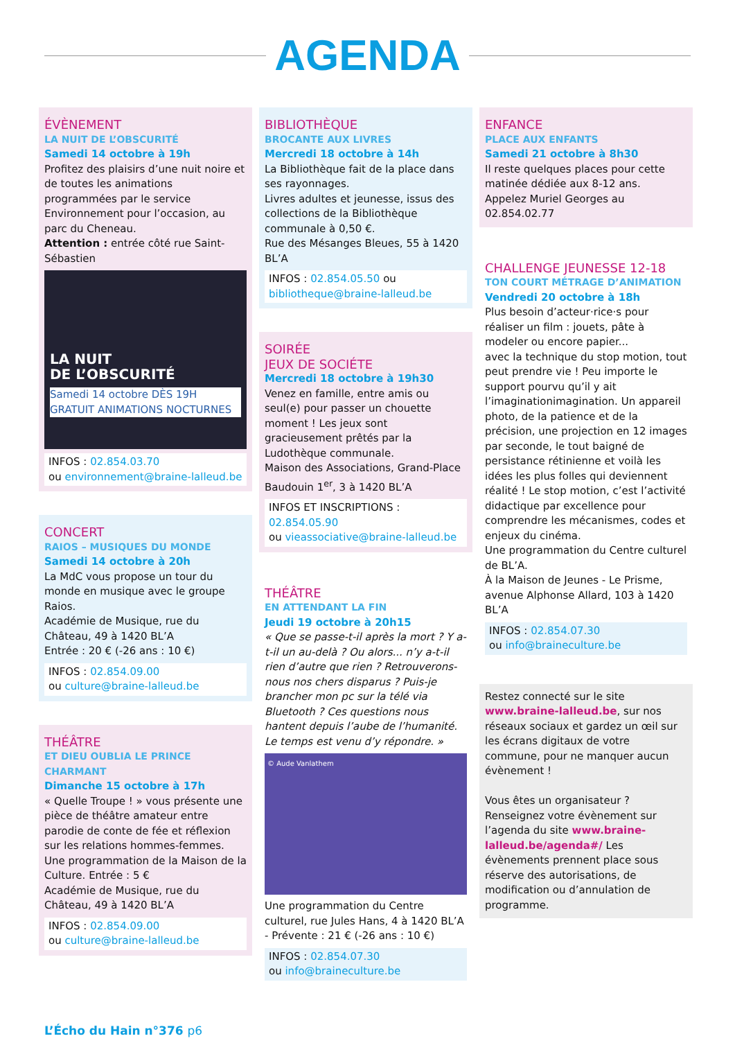AGENDA
ÉVÈNEMENT
LA NUIT DE L’OBSCURITÉ
Samedi 14 octobre à 19h
Profitez des plaisirs d’une nuit noire et de toutes les animations programmées par le service Environnement pour l’occasion, au parc du Cheneau.
Attention : entrée côté rue Saint-Sébastien
LA NUIT
DE L’OBSCURITÉ
Samedi 14 octobre DÈS 19H GRATUIT ANIMATIONS NOCTURNES
INFOS : 02.854.03.70
ou environnement@braine-lalleud.be
CONCERT
RAIOS – MUSIQUES DU MONDE
Samedi 14 octobre à 20h
La MdC vous propose un tour du monde en musique avec le groupe Raios.
Académie de Musique, rue du Château, 49 à 1420 BL’A
Entrée : 20 € (-26 ans : 10 €)
INFOS : 02.854.09.00
ou culture@braine-lalleud.be
THÉÂTRE
ET DIEU OUBLIA LE PRINCE CHARMANT
Dimanche 15 octobre à 17h
« Quelle Troupe ! » vous présente une pièce de théâtre amateur entre parodie de conte de fée et réflexion sur les relations hommes-femmes.
Une programmation de la Maison de la Culture. Entrée : 5 €
Académie de Musique, rue du Château, 49 à 1420 BL’A
INFOS : 02.854.09.00
ou culture@braine-lalleud.be
BIBLIOTHÈQUE
BROCANTE AUX LIVRES
Mercredi 18 octobre à 14h
La Bibliothèque fait de la place dans ses rayonnages.
Livres adultes et jeunesse, issus des collections de la Bibliothèque communale à 0,50 €.
Rue des Mésanges Bleues, 55 à 1420 BL’A
INFOS : 02.854.05.50 ou bibliotheque@braine-lalleud.be
SOIRÉE
JEUX DE SOCIÉTE
Mercredi 18 octobre à 19h30
Venez en famille, entre amis ou seul(e) pour passer un chouette moment ! Les jeux sont gracieusement prêtés par la Ludothèque communale.
Maison des Associations, Grand-Place Baudouin 1<sup>er</sup>, 3 à 1420 BL’A
INFOS ET INSCRIPTIONS :
02.854.05.90
ou vieassociative@braine-lalleud.be
THÉÂTRE
EN ATTENDANT LA FIN
Jeudi 19 octobre à 20h15
« Que se passe-t-il après la mort ? Y a-t-il un au-delà ? Ou alors... n’y a-t-il rien d’autre que rien ? Retrouverons-nous nos chers disparus ? Puis-je brancher mon pc sur la télé via Bluetooth ? Ces questions nous hantent depuis l’aube de l’humanité.
Le temps est venu d’y répondre. »
© Aude Vanlathem
Une programmation du Centre culturel, rue Jules Hans, 4 à 1420 BL’A - Prévente : 21 € (-26 ans : 10 €)
INFOS : 02.854.07.30
ou info@braineculture.be
ENFANCE
PLACE AUX ENFANTS
Samedi 21 octobre à 8h30
Il reste quelques places pour cette matinée dédiée aux 8-12 ans.
Appelez Muriel Georges au 02.854.02.77
CHALLENGE JEUNESSE 12-18
TON COURT MÉTRAGE D’ANIMATION
Vendredi 20 octobre à 18h
Plus besoin d’acteur·rice·s pour réaliser un film : jouets, pâte à modeler ou encore papier...
avec la technique du stop motion, tout peut prendre vie ! Peu importe le support pourvu qu’il y ait l’imaginationimagination. Un appareil photo, de la patience et de la précision, une projection en 12 images par seconde, le tout baigné de persistance rétinienne et voilà les idées les plus folles qui deviennent réalité ! Le stop motion, c’est l’activité didactique par excellence pour comprendre les mécanismes, codes et enjeux du cinéma.
Une programmation du Centre culturel de BL’A.
À la Maison de Jeunes - Le Prisme, avenue Alphonse Allard, 103 à 1420 BL’A
INFOS : 02.854.07.30
ou info@braineculture.be
Restez connecté sur le site www.braine-lalleud.be, sur nos réseaux sociaux et gardez un œil sur les écrans digitaux de votre commune, pour ne manquer aucun évènement !
Vous êtes un organisateur ? Renseignez votre évènement sur l’agenda du site www.braine-lalleud.be/agenda#/ Les évènements prennent place sous réserve des autorisations, de modification ou d’annulation de programme.
L’Écho du Hain n°376 p6